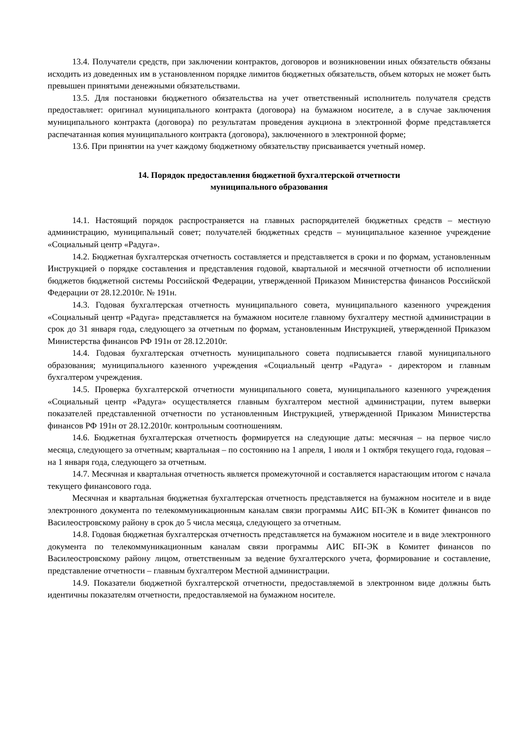13.4. Получатели средств, при заключении контрактов, договоров и возникновении иных обязательств обязаны исходить из доведенных им в установленном порядке лимитов бюджетных обязательств, объем которых не может быть превышен принятыми денежными обязательствами.
13.5. Для постановки бюджетного обязательства на учет ответственный исполнитель получателя средств предоставляет: оригинал муниципального контракта (договора) на бумажном носителе, а в случае заключения муниципального контракта (договора) по результатам проведения аукциона в электронной форме представляется распечатанная копия муниципального контракта (договора), заключенного в электронной форме;
13.6. При принятии на учет каждому бюджетному обязательству присваивается учетный номер.
14. Порядок предоставления бюджетной бухгалтерской отчетности
муниципального образования
14.1. Настоящий порядок распространяется на главных распорядителей бюджетных средств – местную администрацию, муниципальный совет; получателей бюджетных средств – муниципальное казенное учреждение «Социальный центр «Радуга».
14.2. Бюджетная бухгалтерская отчетность составляется и представляется в сроки и по формам, установленным Инструкцией о порядке составления и представления годовой, квартальной и месячной отчетности об исполнении бюджетов бюджетной системы Российской Федерации, утвержденной Приказом Министерства финансов Российской Федерации от 28.12.2010г. № 191н.
14.3. Годовая бухгалтерская отчетность муниципального совета, муниципального казенного учреждения «Социальный центр «Радуга» представляется на бумажном носителе главному бухгалтеру местной администрации в срок до 31 января года, следующего за отчетным по формам, установленным Инструкцией, утвержденной Приказом Министерства финансов РФ 191н от 28.12.2010г.
14.4. Годовая бухгалтерская отчетность муниципального совета подписывается главой муниципального образования; муниципального казенного учреждения «Социальный центр «Радуга» - директором и главным бухгалтером учреждения.
14.5. Проверка бухгалтерской отчетности муниципального совета, муниципального казенного учреждения «Социальный центр «Радуга» осуществляется главным бухгалтером местной администрации, путем выверки показателей представленной отчетности по установленным Инструкцией, утвержденной Приказом Министерства финансов РФ 191н от 28.12.2010г. контрольным соотношениям.
14.6. Бюджетная бухгалтерская отчетность формируется на следующие даты: месячная – на первое число месяца, следующего за отчетным; квартальная – по состоянию на 1 апреля, 1 июля и 1 октября текущего года, годовая – на 1 января года, следующего за отчетным.
14.7. Месячная и квартальная отчетность является промежуточной и составляется нарастающим итогом с начала текущего финансового года.
Месячная и квартальная бюджетная бухгалтерская отчетность представляется на бумажном носителе и в виде электронного документа по телекоммуникационным каналам связи программы АИС БП-ЭК в Комитет финансов по Василеостровскому району в срок до 5 числа месяца, следующего за отчетным.
14.8. Годовая бюджетная бухгалтерская отчетность представляется на бумажном носителе и в виде электронного документа по телекоммуникационным каналам связи программы АИС БП-ЭК в Комитет финансов по Василеостровскому району лицом, ответственным за ведение бухгалтерского учета, формирование и составление, представление отчетности – главным бухгалтером Местной администрации.
14.9. Показатели бюджетной бухгалтерской отчетности, предоставляемой в электронном виде должны быть идентичны показателям отчетности, предоставляемой на бумажном носителе.